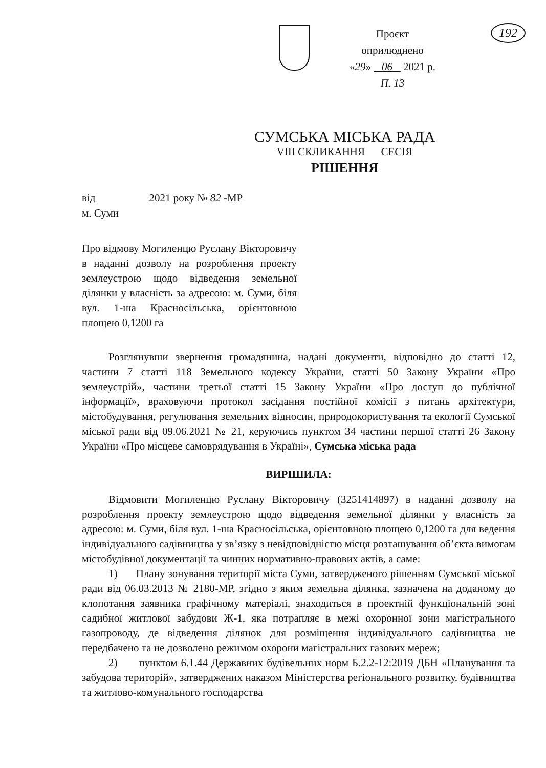Проєкт
оприлюднено
«29» 06 2021 р.
П. 13
192
СУМСЬКА МІСЬКА РАДА
VIII СКЛИКАННЯ СЕСІЯ
РІШЕННЯ
від 2021 року № 82 -МР
м. Суми
Про відмову Могиленцю Руслану Вікторовичу в наданні дозволу на розроблення проекту землеустрою щодо відведення земельної ділянки у власність за адресою: м. Суми, біля вул. 1-ша Красносільська, орієнтовною площею 0,1200 га
Розглянувши звернення громадянина, надані документи, відповідно до статті 12, частини 7 статті 118 Земельного кодексу України, статті 50 Закону України «Про землеустрій», частини третьої статті 15 Закону України «Про доступ до публічної інформації», враховуючи протокол засідання постійної комісії з питань архітектури, містобудування, регулювання земельних відносин, природокористування та екології Сумської міської ради від 09.06.2021 № 21, керуючись пунктом 34 частини першої статті 26 Закону України «Про місцеве самоврядування в Україні», Сумська міська рада
ВИРІШИЛА:
Відмовити Могиленцю Руслану Вікторовичу (3251414897) в наданні дозволу на розроблення проекту землеустрою щодо відведення земельної ділянки у власність за адресою: м. Суми, біля вул. 1-ша Красносільська, орієнтовною площею 0,1200 га для ведення індивідуального садівництва у зв’язку з невідповідністю місця розташування об’єкта вимогам містобудівної документації та чинних нормативно-правових актів, а саме:
1) Плану зонування території міста Суми, затвердженого рішенням Сумської міської ради від 06.03.2013 № 2180-МР, згідно з яким земельна ділянка, зазначена на доданому до клопотання заявника графічному матеріалі, знаходиться в проектній функціональній зоні садибної житлової забудови Ж-1, яка потрапляє в межі охоронної зони магістрального газопроводу, де відведення ділянок для розміщення індивідуального садівництва не передбачено та не дозволено режимом охорони магістральних газових мереж;
2) пунктом 6.1.44 Державних будівельних норм Б.2.2-12:2019 ДБН «Планування та забудова територій», затверджених наказом Міністерства регіонального розвитку, будівництва та житлово-комунального господарства